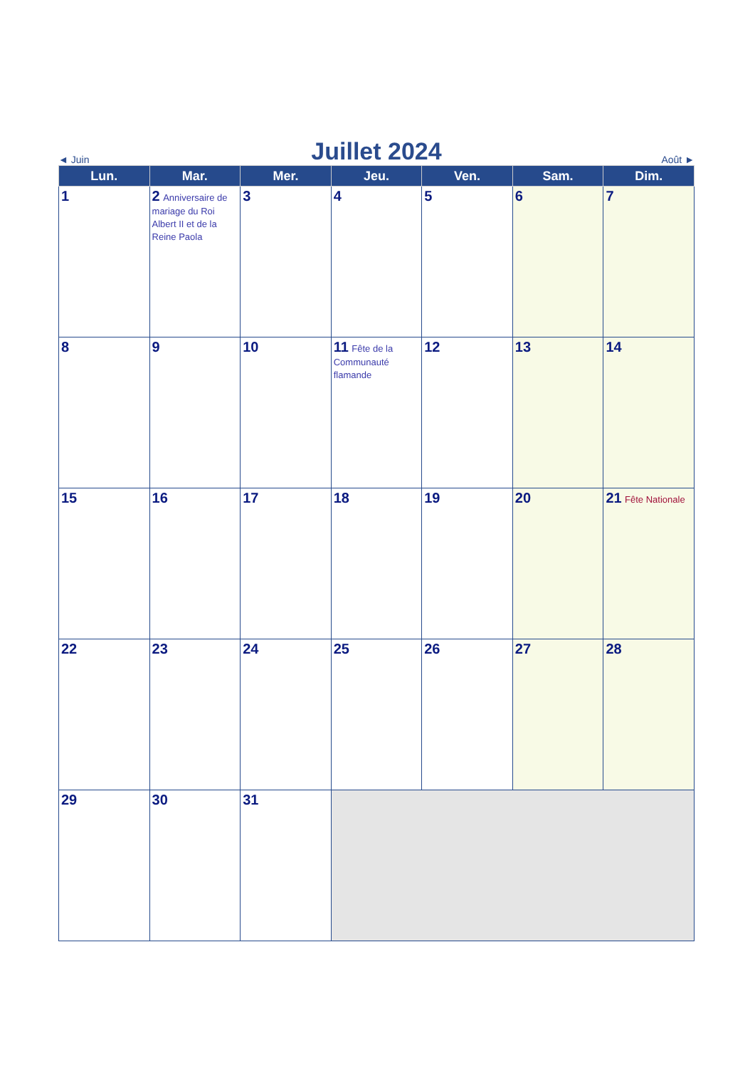◄ Juin Juillet 2024 Août ►
| Lun. | Mar. | Mer. | Jeu. | Ven. | Sam. | Dim. |
| --- | --- | --- | --- | --- | --- | --- |
| 1 | 2 Anniversaire de mariage du Roi Albert II et de la Reine Paola | 3 | 4 | 5 | 6 | 7 |
| 8 | 9 | 10 | 11 Fête de la Communauté flamande | 12 | 13 | 14 |
| 15 | 16 | 17 | 18 | 19 | 20 | 21 Fête Nationale |
| 22 | 23 | 24 | 25 | 26 | 27 | 28 |
| 29 | 30 | 31 | | | | |